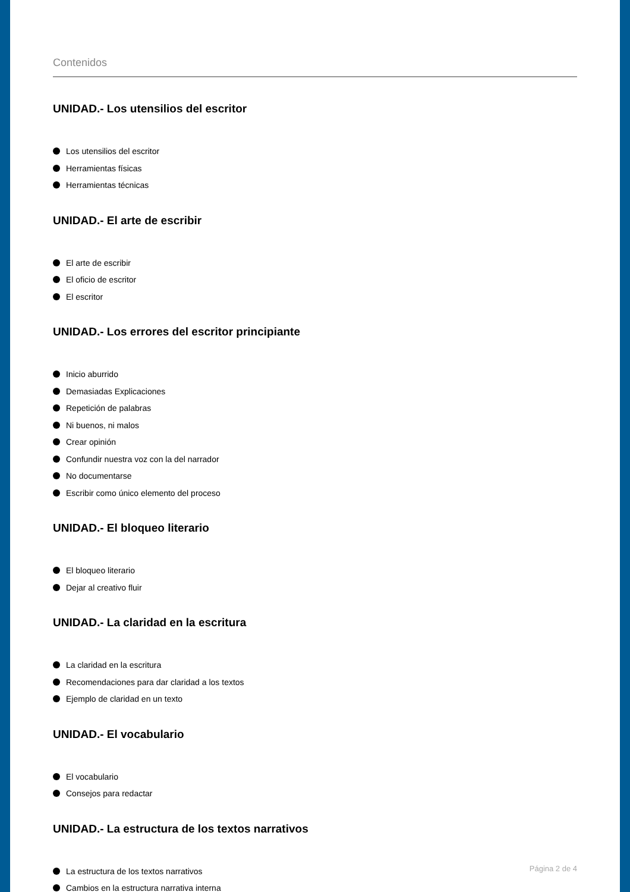Contenidos
UNIDAD.- Los utensilios del escritor
Los utensilios del escritor
Herramientas físicas
Herramientas técnicas
UNIDAD.- El arte de escribir
El arte de escribir
El oficio de escritor
El escritor
UNIDAD.- Los errores del escritor principiante
Inicio aburrido
Demasiadas Explicaciones
Repetición de palabras
Ni buenos, ni malos
Crear opinión
Confundir nuestra voz con la del narrador
No documentarse
Escribir como único elemento del proceso
UNIDAD.- El bloqueo literario
El bloqueo literario
Dejar al creativo fluir
UNIDAD.- La claridad en la escritura
La claridad en la escritura
Recomendaciones para dar claridad a los textos
Ejemplo de claridad en un texto
UNIDAD.- El vocabulario
El vocabulario
Consejos para redactar
UNIDAD.- La estructura de los textos narrativos
La estructura de los textos narrativos
Cambios en la estructura narrativa interna
Página 2 de 4